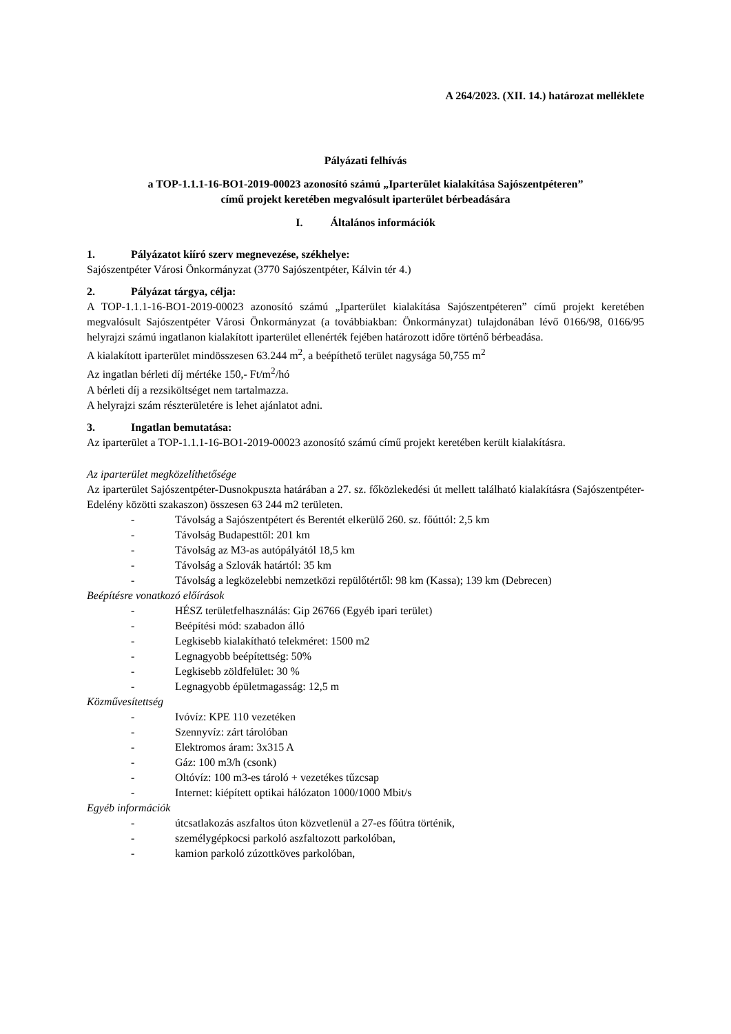A 264/2023. (XII. 14.) határozat melléklete
Pályázati felhívás
a TOP-1.1.1-16-BO1-2019-00023 azonosító számú „Iparterület kialakítása Sajószentpéteren”
című projekt keretében megvalósult iparterület bérbeadására
I. Általános információk
1. Pályázatot kiíró szerv megnevezése, székhelye:
Sajószentpéter Városi Önkormányzat (3770 Sajószentpéter, Kálvin tér 4.)
2. Pályázat tárgya, célja:
A TOP-1.1.1-16-BO1-2019-00023 azonosító számú „Iparterület kialakítása Sajószentpéteren” című projekt keretében megvalósult Sajószentpéter Városi Önkormányzat (a továbbiakban: Önkormányzat) tulajdonában lévő 0166/98, 0166/95 helyrajzi számú ingatlanon kialakított iparterület ellenérték fejében határozott időre történő bérbeadása.
A kialakított iparterület mindösszesen 63.244 m<sup>2</sup>, a beépíthető terület nagysága 50,755 m<sup>2</sup>
Az ingatlan bérleti díj mértéke 150,- Ft/m<sup>2</sup>/hó
A bérleti díj a rezsiköltséget nem tartalmazza.
A helyrajzi szám részterületére is lehet ajánlatot adni.
3. Ingatlan bemutatása:
Az iparterület a TOP-1.1.1-16-BO1-2019-00023 azonosító számú című projekt keretében került kialakításra.
Az iparterület megközelíthetősége
Az iparterület Sajószentpéter-Dusnokpuszta határában a 27. sz. főközlekedési út mellett található kialakításra (Sajószentpéter-Edelény közötti szakaszon) összesen 63 244 m2 területen.
- Távolság a Sajószentpétert és Berentét elkerülő 260. sz. főúttól: 2,5 km
- Távolság Budapesttől: 201 km
- Távolság az M3-as autópályától 18,5 km
- Távolság a Szlovák határtól: 35 km
- Távolság a legközelebbi nemzetközi repülőtértől: 98 km (Kassa); 139 km (Debrecen)
Beépítésre vonatkozó előírások
- HÉSZ területfelhasználás: Gip 26766 (Egyéb ipari terület)
- Beépítési mód: szabadon álló
- Legkisebb kialakítható telekméret: 1500 m2
- Legnagyobb beépítettség: 50%
- Legkisebb zöldfelület: 30 %
- Legnagyobb épületmagasság: 12,5 m
Közművesítettség
- Ivóvíz: KPE 110 vezetéken
- Szennyvíz: zárt tárolóban
- Elektromos áram: 3x315 A
- Gáz: 100 m3/h (csonk)
- Oltóvíz: 100 m3-es tároló + vezetékes tűzcsap
- Internet: kiépített optikai hálózaton 1000/1000 Mbit/s
Egyéb információk
- útcsatlakozás aszfaltos úton közvetlenül a 27-es főútra történik,
- személygépkocsi parkoló aszfaltozott parkolóban,
- kamion parkoló zúzottköves parkolóban,